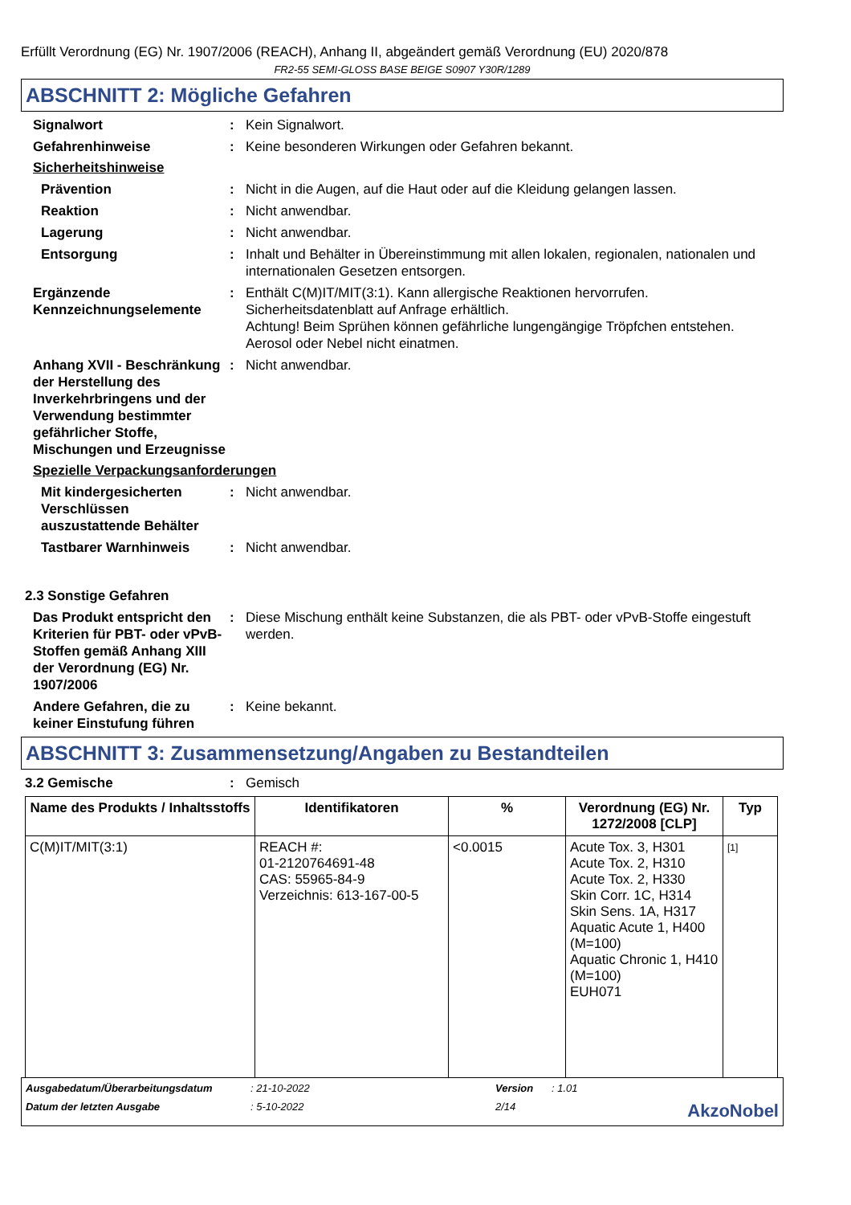Erfüllt Verordnung (EG) Nr. 1907/2006 (REACH), Anhang II, abgeändert gemäß Verordnung (EU) 2020/878
FR2-55 SEMI-GLOSS BASE BEIGE S0907 Y30R/1289
ABSCHNITT 2: Mögliche Gefahren
Signalwort : Kein Signalwort.
Gefahrenhinweise : Keine besonderen Wirkungen oder Gefahren bekannt.
Sicherheitshinweise
Prävention : Nicht in die Augen, auf die Haut oder auf die Kleidung gelangen lassen.
Reaktion : Nicht anwendbar.
Lagerung : Nicht anwendbar.
Entsorgung : Inhalt und Behälter in Übereinstimmung mit allen lokalen, regionalen, nationalen und internationalen Gesetzen entsorgen.
Ergänzende Kennzeichnungselemente
: Enthält C(M)IT/MIT(3:1). Kann allergische Reaktionen hervorrufen.
Sicherheitsdatenblatt auf Anfrage erhältlich.
Achtung! Beim Sprühen können gefährliche lungengängige Tröpfchen entstehen. Aerosol oder Nebel nicht einatmen.
Anhang XVII - Beschränkung der Herstellung des Inverkehrbringens und der Verwendung bestimmter gefährlicher Stoffe, Mischungen und Erzeugnisse
: Nicht anwendbar.
Spezielle Verpackungsanforderungen
Mit kindergesicherten Verschlüssen auszustattende Behälter
: Nicht anwendbar.
Tastbarer Warnhinweis : Nicht anwendbar.
2.3 Sonstige Gefahren
Das Produkt entspricht den Kriterien für PBT- oder vPvB-Stoffen gemäß Anhang XIII der Verordnung (EG) Nr. 1907/2006
: Diese Mischung enthält keine Substanzen, die als PBT- oder vPvB-Stoffe eingestuft werden.
Andere Gefahren, die zu keiner Einstufung führen
: Keine bekannt.
ABSCHNITT 3: Zusammensetzung/Angaben zu Bestandteilen
3.2 Gemische : Gemisch
| Name des Produkts / Inhaltsstoffs | Identifikatoren | % | Verordnung (EG) Nr. 1272/2008 [CLP] | Typ |
| --- | --- | --- | --- | --- |
| C(M)IT/MIT(3:1) | REACH #: 01-2120764691-48 CAS: 55965-84-9 Verzeichnis: 613-167-00-5 | <0.0015 | Acute Tox. 3, H301 Acute Tox. 2, H310 Acute Tox. 2, H330 Skin Corr. 1C, H314 Skin Sens. 1A, H317 Aquatic Acute 1, H400 (M=100) Aquatic Chronic 1, H410 (M=100) EUH071 | [1] |
Ausgabedatum/Überarbeitungsdatum
: 21-10-2022
Version
: 1.01
Datum der letzten Ausgabe
: 5-10-2022
2/14
AkzoNobel